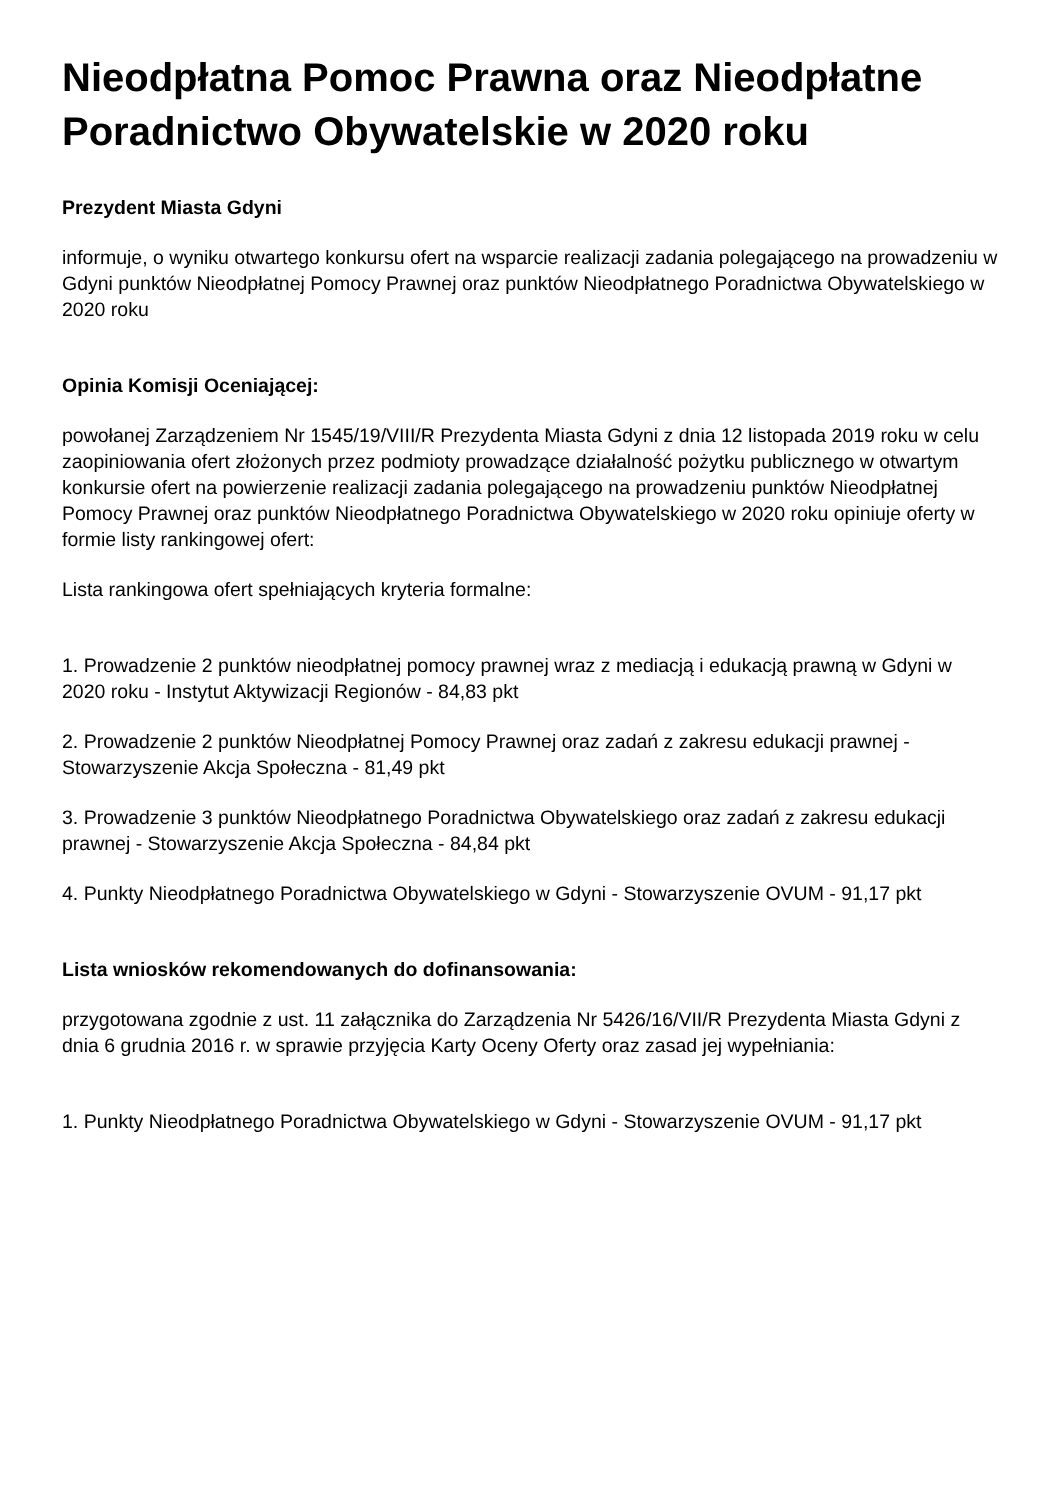Nieodpłatna Pomoc Prawna oraz Nieodpłatne Poradnictwo Obywatelskie w 2020 roku
Prezydent Miasta Gdyni
informuje, o wyniku otwartego konkursu ofert na wsparcie realizacji zadania polegającego na prowadzeniu w Gdyni punktów Nieodpłatnej Pomocy Prawnej oraz punktów Nieodpłatnego Poradnictwa Obywatelskiego w 2020 roku
Opinia Komisji Oceniającej:
powołanej Zarządzeniem Nr 1545/19/VIII/R Prezydenta Miasta Gdyni z dnia 12 listopada 2019 roku w celu zaopiniowania ofert złożonych przez podmioty prowadzące działalność pożytku publicznego w otwartym konkursie ofert na powierzenie realizacji zadania polegającego na prowadzeniu punktów Nieodpłatnej Pomocy Prawnej oraz punktów Nieodpłatnego Poradnictwa Obywatelskiego w 2020 roku opiniuje oferty w formie listy rankingowej ofert:
Lista rankingowa ofert spełniających kryteria formalne:
1. Prowadzenie 2 punktów nieodpłatnej pomocy prawnej wraz z mediacją i edukacją prawną w Gdyni w 2020 roku - Instytut Aktywizacji Regionów - 84,83 pkt
2. Prowadzenie 2 punktów Nieodpłatnej Pomocy Prawnej oraz zadań z zakresu edukacji prawnej - Stowarzyszenie Akcja Społeczna - 81,49 pkt
3. Prowadzenie 3 punktów Nieodpłatnego Poradnictwa Obywatelskiego oraz zadań z zakresu edukacji prawnej - Stowarzyszenie Akcja Społeczna - 84,84 pkt
4. Punkty Nieodpłatnego Poradnictwa Obywatelskiego w Gdyni - Stowarzyszenie OVUM - 91,17 pkt
Lista wniosków rekomendowanych do dofinansowania:
przygotowana zgodnie z ust. 11 załącznika do Zarządzenia Nr 5426/16/VII/R Prezydenta Miasta Gdyni z dnia 6 grudnia 2016 r. w sprawie przyjęcia Karty Oceny Oferty oraz zasad jej wypełniania:
1. Punkty Nieodpłatnego Poradnictwa Obywatelskiego w Gdyni - Stowarzyszenie OVUM - 91,17 pkt